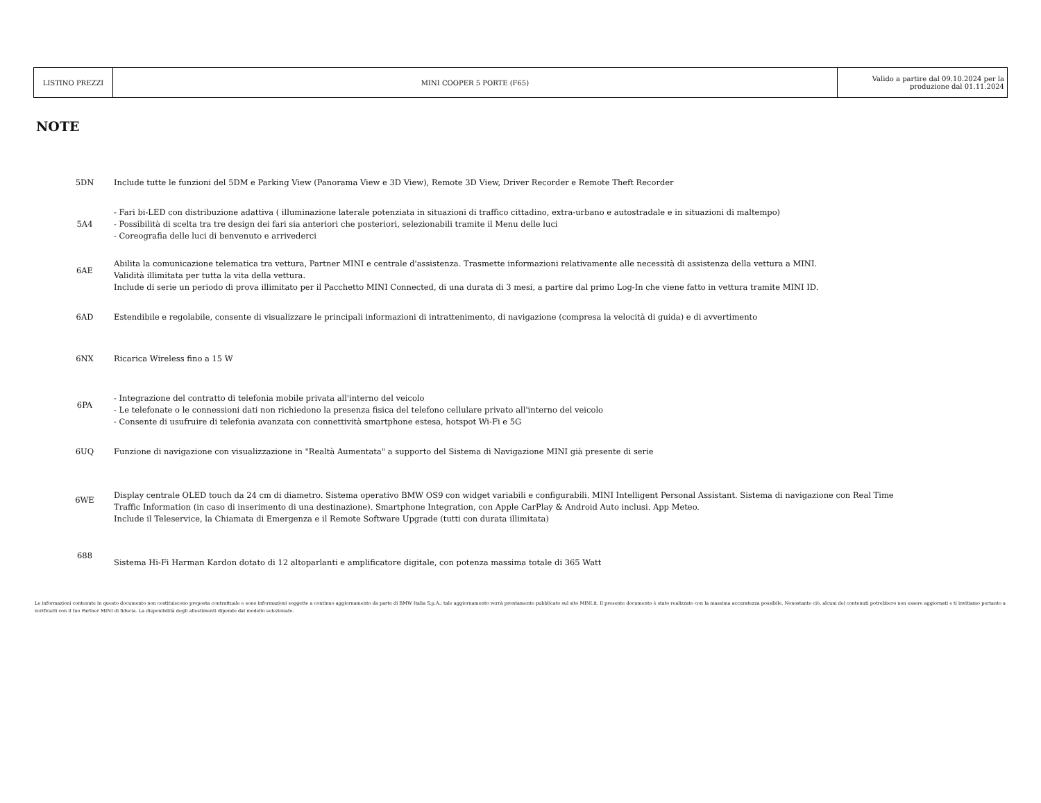| LISTINO PREZZI | MINI COOPER 5 PORTE (F65) | Valido a partire dal 09.10.2024 per la produzione dal 01.11.2024 |
NOTE
| 5DN | Include tutte le funzioni del 5DM e Parking View (Panorama View e 3D View), Remote 3D View, Driver Recorder e Remote Theft Recorder |
| 5A4 | - Fari bi-LED con distribuzione adattiva ( illuminazione laterale potenziata in situazioni di traffico cittadino, extra-urbano e autostradale e in situazioni di maltempo) - Possibilità di scelta tra tre design dei fari sia anteriori che posteriori, selezionabili tramite il Menu delle luci - Coreografia delle luci di benvenuto e arrivederci |
| 6AE | Abilita la comunicazione telematica tra vettura, Partner MINI e centrale d'assistenza. Trasmette informazioni relativamente alle necessità di assistenza della vettura a MINI. Validità illimitata per tutta la vita della vettura. Include di serie un periodo di prova illimitato per il Pacchetto MINI Connected, di una durata di 3 mesi, a partire dal primo Log-In che viene fatto in vettura tramite MINI ID. |
| 6AD | Estendibile e regolabile, consente di visualizzare le principali informazioni di intrattenimento, di navigazione (compresa la velocità di guida) e di avvertimento |
| 6NX | Ricarica Wireless fino a 15 W |
| 6PA | - Integrazione del contratto di telefonia mobile privata all'interno del veicolo - Le telefonate o le connessioni dati non richiedono la presenza fisica del telefono cellulare privato all'interno del veicolo - Consente di usufruire di telefonia avanzata con connettività smartphone estesa, hotspot Wi-Fi e 5G |
| 6UQ | Funzione di navigazione con visualizzazione in "Realtà Aumentata" a supporto del Sistema di Navigazione MINI già presente di serie |
| 6WE | Display centrale OLED touch da 24 cm di diametro. Sistema operativo BMW OS9 con widget variabili e configurabili. MINI Intelligent Personal Assistant. Sistema di navigazione con Real Time Traffic Information (in caso di inserimento di una destinazione). Smartphone Integration, con Apple CarPlay & Android Auto inclusi. App Meteo. Include il Teleservice, la Chiamata di Emergenza e il Remote Software Upgrade (tutti con durata illimitata) |
| 688 | Sistema Hi-Fi Harman Kardon dotato di 12 altoparlanti e amplificatore digitale, con potenza massima totale di 365 Watt |
Le informazioni contenute in questo documento non costituiscono proposta contrattuale e sono informazioni soggette a continuo aggiornamento da parte di BMW Italia S.p.A.; tale aggiornamento verrà prontamente pubblicato sul sito MINI.it. Il presente documento è stato realizzato con la massima accuratezza possibile. Nonostante ciò, alcuni dei contenuti potrebbero non essere aggiornati e ti invitiamo pertanto a verificarli con il tuo Partner MINI di fiducia. La disponibilità degli allestimenti dipende dal modello selezionato.